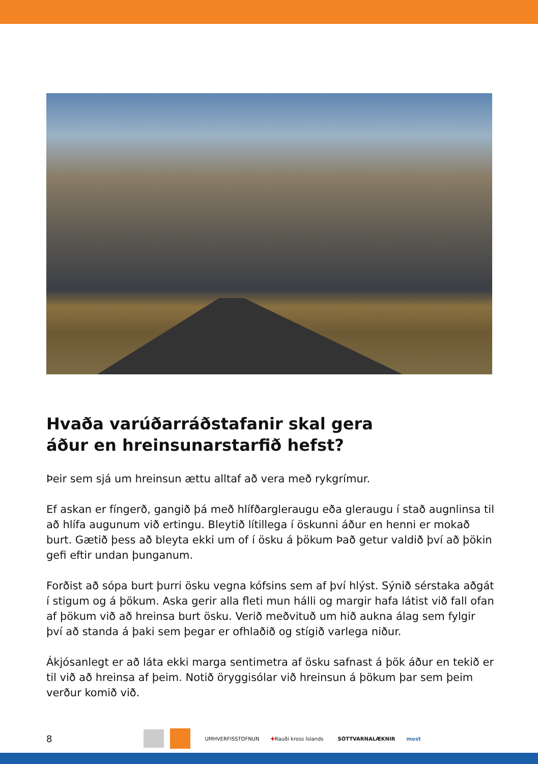Hvaða varúðarráðstafanir skal gera
áður en hreinsunarstarfið hefst?
Þeir sem sjá um hreinsun ættu alltaf að vera með rykgrímur.
Ef askan er fíngerð, gangið þá með hlífðargleraugu eða gleraugu í stað augnlinsa til að hlífa augunum við ertingu. Bleytið lítillega í öskunni áður en henni er mokað burt. Gætið þess að bleyta ekki um of í ösku á þökum Það getur valdið því að þökin gefi eftir undan þunganum.
Forðist að sópa burt þurri ösku vegna kófsins sem af því hlýst. Sýnið sérstaka aðgát í stigum og á þökum. Aska gerir alla fleti mun hálli og margir hafa látist við fall ofan af þökum við að hreinsa burt ösku. Verið meðvituð um hið aukna álag sem fylgir því að standa á þaki sem þegar er ofhlaðið og stígið varlega niður.
Ákjósanlegt er að láta ekki marga sentimetra af ösku safnast á þök áður en tekið er til við að hreinsa af þeim. Notið öryggisólar við hreinsun á þökum þar sem þeim verður komið við.
8 UMHVERFISSTOFNUN ✚ Rauði kross Íslands SÓTTVARNALÆKNIR most